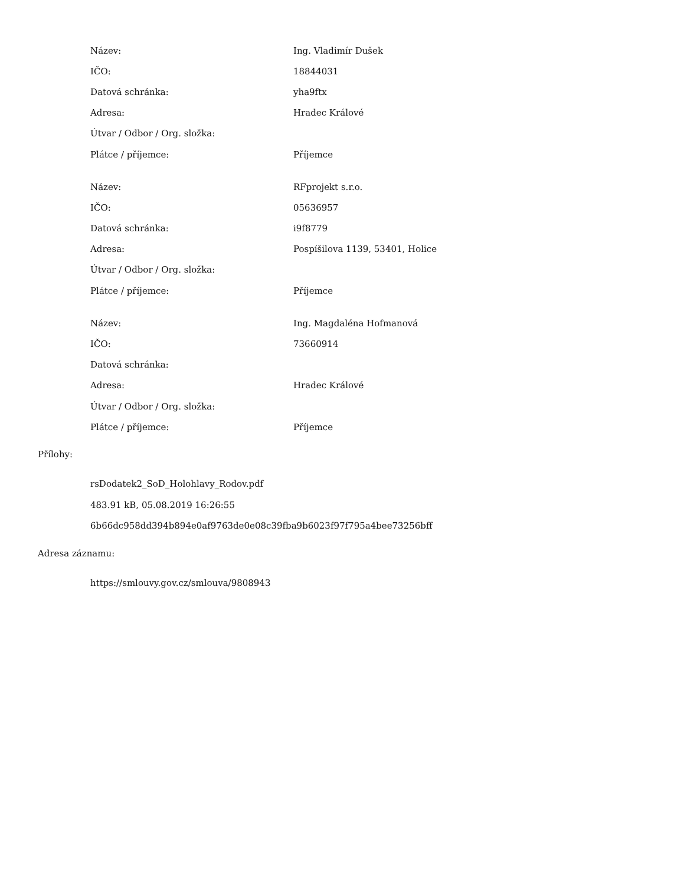| Název: | Ing. Vladimír Dušek |
| IČO: | 18844031 |
| Datová schránka: | yha9ftx |
| Adresa: | Hradec Králové |
| Útvar / Odbor / Org. složka: | |
| Plátce / příjemce: | Příjemce |
| Název: | RFprojekt s.r.o. |
| IČO: | 05636957 |
| Datová schránka: | i9f8779 |
| Adresa: | Pospíšilova 1139, 53401, Holice |
| Útvar / Odbor / Org. složka: | |
| Plátce / příjemce: | Příjemce |
| Název: | Ing. Magdaléna Hofmanová |
| IČO: | 73660914 |
| Datová schránka: | |
| Adresa: | Hradec Králové |
| Útvar / Odbor / Org. složka: | |
| Plátce / příjemce: | Příjemce |
Přílohy:
rsDodatek2_SoD_Holohlavy_Rodov.pdf
483.91 kB, 05.08.2019 16:26:55
6b66dc958dd394b894e0af9763de0e08c39fba9b6023f97f795a4bee73256bff
Adresa záznamu:
https://smlouvy.gov.cz/smlouva/9808943